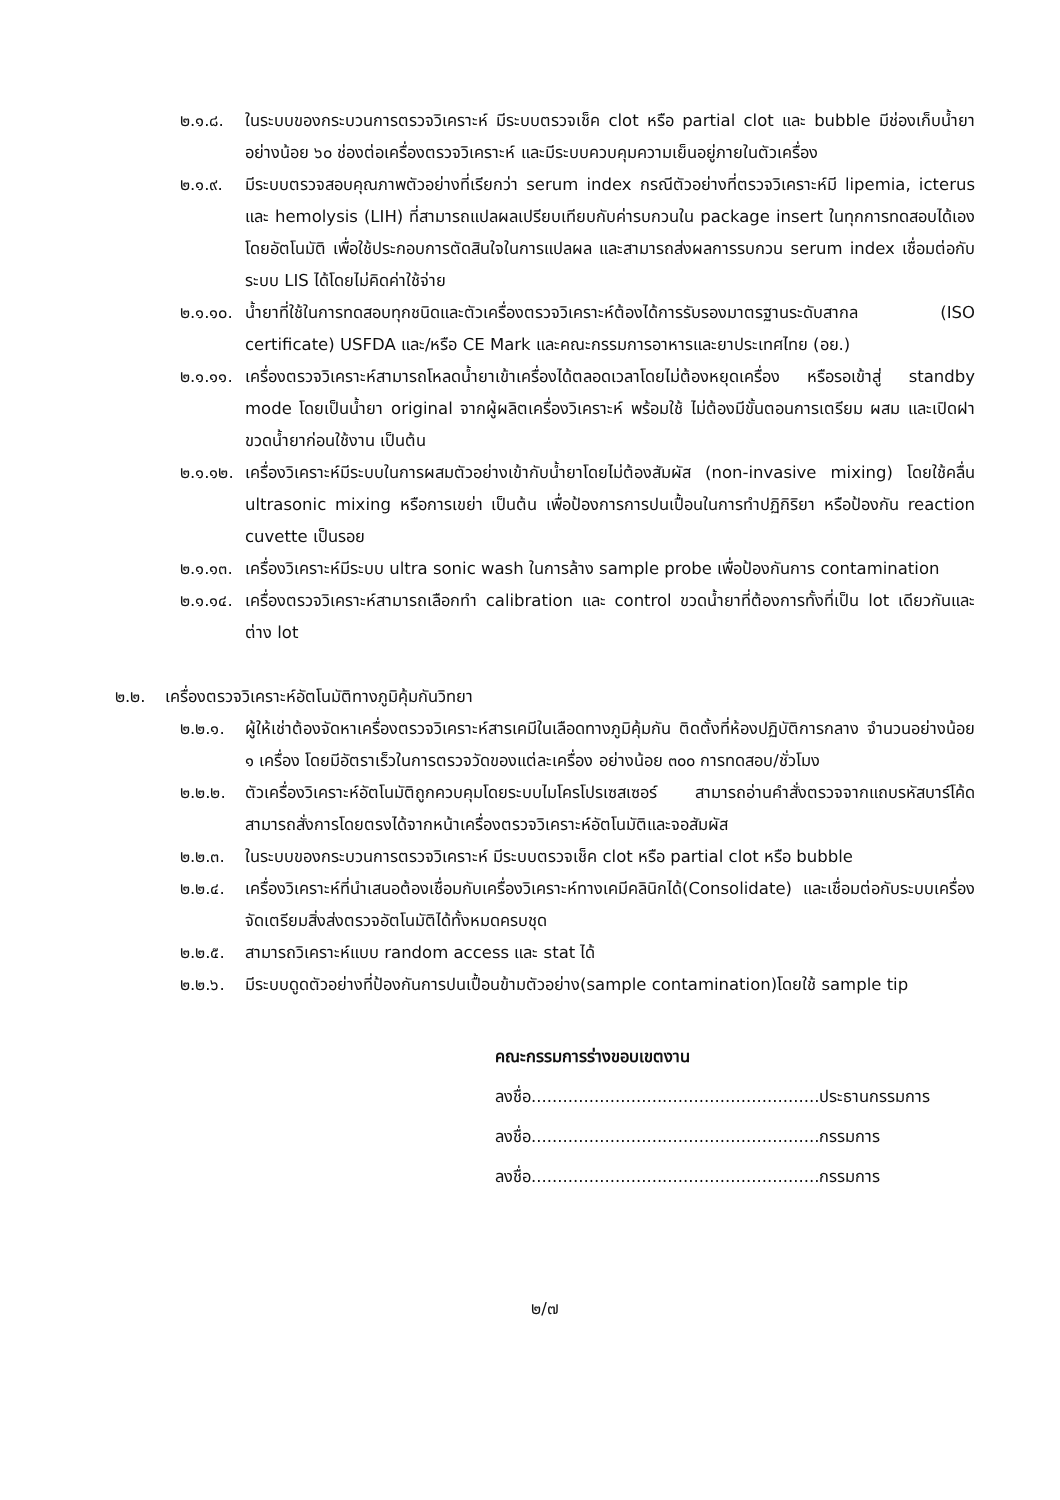๒.๑.๘. ในระบบของกระบวนการตรวจวิเคราะห์ มีระบบตรวจเช็ค clot หรือ partial clot และ bubble มีช่องเก็บน้ำยาอย่างน้อย ๖๐ ช่องต่อเครื่องตรวจวิเคราะห์ และมีระบบควบคุมความเย็นอยู่ภายในตัวเครื่อง
๒.๑.๙. มีระบบตรวจสอบคุณภาพตัวอย่างที่เรียกว่า serum index กรณีตัวอย่างที่ตรวจวิเคราะห์มี lipemia, icterus และ hemolysis (LIH) ที่สามารถแปลผลเปรียบเทียบกับค่ารบกวนใน package insert ในทุกการทดสอบได้เองโดยอัตโนมัติ เพื่อใช้ประกอบการตัดสินใจในการแปลผล และสามารถส่งผลการรบกวน serum index เชื่อมต่อกับระบบ LIS ได้โดยไม่คิดค่าใช้จ่าย
๒.๑.๑๐.
น้ำยาที่ใช้ในการทดสอบทุกชนิดและตัวเครื่องตรวจวิเคราะห์ต้องได้การรับรองมาตรฐานระดับสากล (ISO certificate) USFDA และ/หรือ CE Mark และคณะกรรมการอาหารและยาประเทศไทย (อย.)
๒.๑.๑๑.
เครื่องตรวจวิเคราะห์สามารถโหลดน้ำยาเข้าเครื่องได้ตลอดเวลาโดยไม่ต้องหยุดเครื่อง หรือรอเข้าสู่ standby mode โดยเป็นน้ำยา original จากผู้ผลิตเครื่องวิเคราะห์ พร้อมใช้ ไม่ต้องมีขั้นตอนการเตรียม ผสม และเปิดฝาขวดน้ำยาก่อนใช้งาน เป็นต้น
๒.๑.๑๒.
เครื่องวิเคราะห์มีระบบในการผสมตัวอย่างเข้ากับน้ำยาโดยไม่ต้องสัมผัส (non-invasive mixing) โดยใช้คลื่น ultrasonic mixing หรือการเขย่า เป็นต้น เพื่อป้องการการปนเปื้อนในการทำปฏิกิริยา หรือป้องกัน reaction cuvette เป็นรอย
๒.๑.๑๓.
เครื่องวิเคราะห์มีระบบ ultra sonic wash ในการล้าง sample probe เพื่อป้องกันการ contamination
๒.๑.๑๔.
เครื่องตรวจวิเคราะห์สามารถเลือกทำ calibration และ control ขวดน้ำยาที่ต้องการทั้งที่เป็น lot เดียวกันและต่าง lot
๒.๒. เครื่องตรวจวิเคราะห์อัตโนมัติทางภูมิคุ้มกันวิทยา
๒.๒.๑. ผู้ให้เช่าต้องจัดหาเครื่องตรวจวิเคราะห์สารเคมีในเลือดทางภูมิคุ้มกัน ติดตั้งที่ห้องปฏิบัติการกลาง จำนวนอย่างน้อย ๑ เครื่อง โดยมีอัตราเร็วในการตรวจวัดของแต่ละเครื่อง อย่างน้อย ๓๐๐ การทดสอบ/ชั่วโมง
๒.๒.๒. ตัวเครื่องวิเคราะห์อัตโนมัติถูกควบคุมโดยระบบไมโครโปรเซสเซอร์ สามารถอ่านคำสั่งตรวจจากแถบรหัสบาร์โค้ด สามารถสั่งการโดยตรงได้จากหน้าเครื่องตรวจวิเคราะห์อัตโนมัติและจอสัมผัส
๒.๒.๓. ในระบบของกระบวนการตรวจวิเคราะห์ มีระบบตรวจเช็ค clot หรือ partial clot หรือ bubble
๒.๒.๔. เครื่องวิเคราะห์ที่นำเสนอต้องเชื่อมกับเครื่องวิเคราะห์ทางเคมีคลินิกได้(Consolidate) และเชื่อมต่อกับระบบเครื่องจัดเตรียมสิ่งส่งตรวจอัตโนมัติได้ทั้งหมดครบชุด
๒.๒.๕. สามารถวิเคราะห์แบบ random access และ stat ได้
๒.๒.๖. มีระบบดูดตัวอย่างที่ป้องกันการปนเปื้อนข้ามตัวอย่าง(sample contamination)โดยใช้ sample tip
คณะกรรมการร่างขอบเขตงาน
ลงชื่อ.......................................................ประธานกรรมการ
ลงชื่อ.......................................................กรรมการ
ลงชื่อ.......................................................กรรมการ
๒/๗